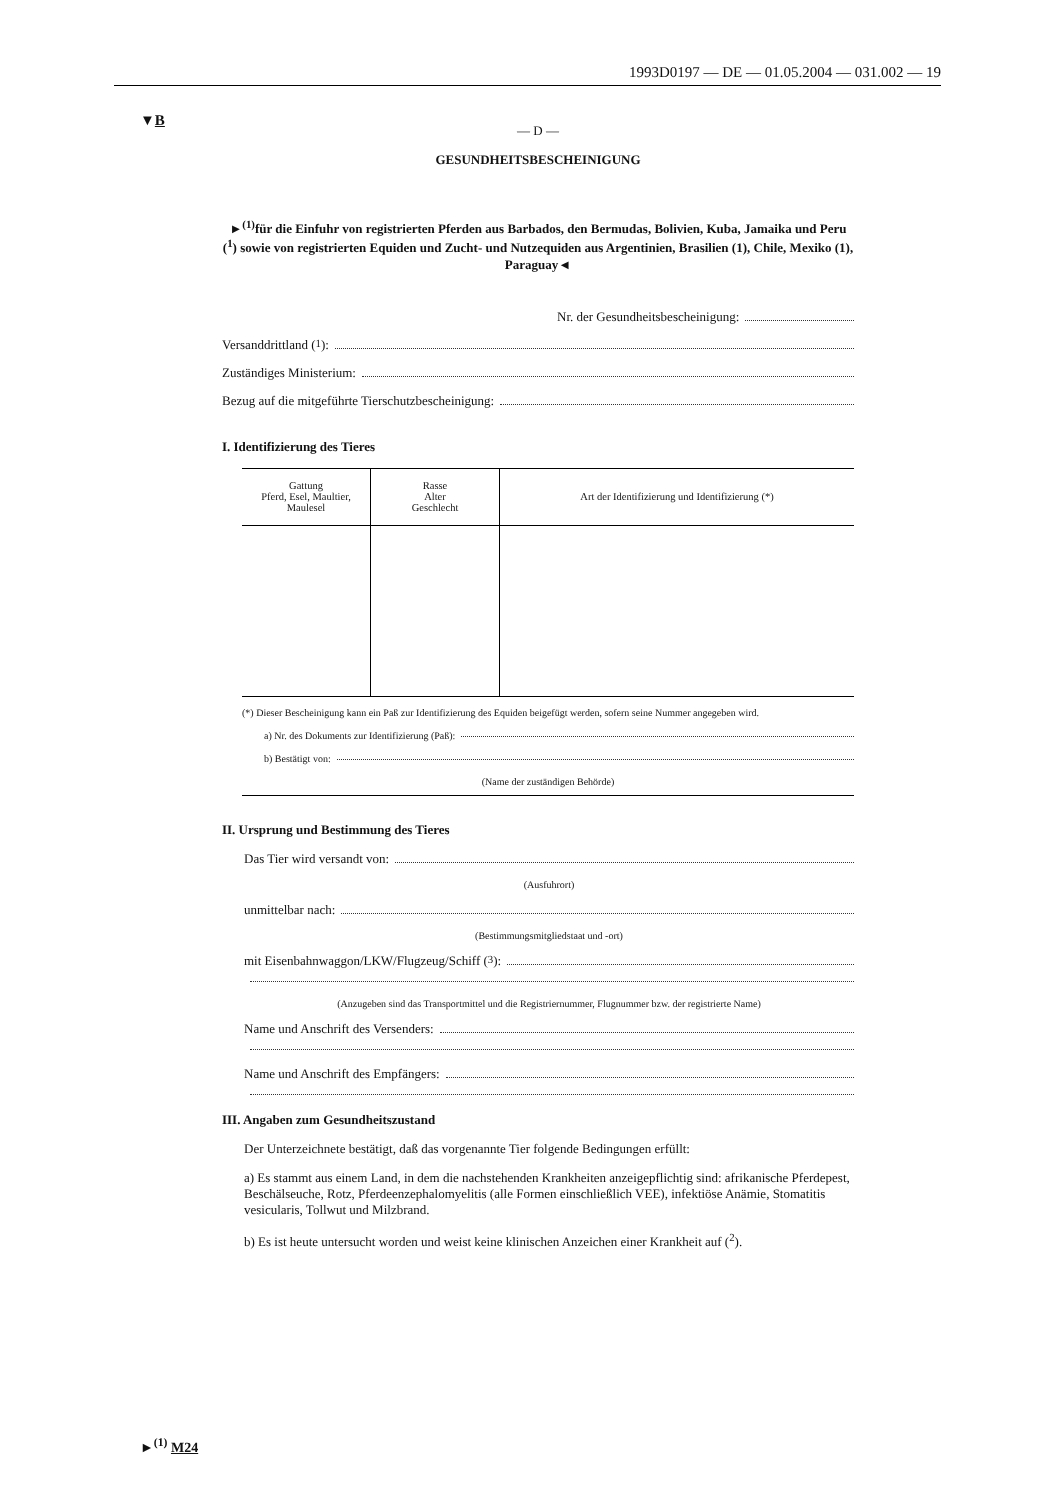1993D0197 — DE — 01.05.2004 — 031.002 — 19
▼B
— D —
GESUNDHEITSBESCHEINIGUNG
►<sup>(1)</sup>für die Einfuhr von registrierten Pferden aus Barbados, den Bermudas, Bolivien, Kuba, Jamaika und Peru (<sup>1</sup>) sowie von registrierten Equiden und Zucht- und Nutzequiden aus Argentinien, Brasilien (1), Chile, Mexiko (1), Paraguay◄
Nr. der Gesundheitsbescheinigung:
Versanddrittland (<sup>1</sup>):
Zuständiges Ministerium:
Bezug auf die mitgeführte Tierschutzbescheinigung:
I. Identifizierung des Tieres
| Gattung Pferd, Esel, Maultier, Maulesel | Rasse Alter Geschlecht | Art der Identifizierung und Identifizierung (*) |
| --- | --- | --- |
(*) Dieser Bescheinigung kann ein Paß zur Identifizierung des Equiden beigefügt werden, sofern seine Nummer angegeben wird.
a) Nr. des Dokuments zur Identifizierung (Paß):
b) Bestätigt von:
(Name der zuständigen Behörde)
II. Ursprung und Bestimmung des Tieres
Das Tier wird versandt von:
(Ausfuhrort)
unmittelbar nach:
(Bestimmungsmitgliedstaat und -ort)
mit Eisenbahnwaggon/LKW/Flugzeug/Schiff (<sup>3</sup>):
(Anzugeben sind das Transportmittel und die Registriernummer, Flugnummer bzw. der registrierte Name)
Name und Anschrift des Versenders:
Name und Anschrift des Empfängers:
III. Angaben zum Gesundheitszustand
Der Unterzeichnete bestätigt, daß das vorgenannte Tier folgende Bedingungen erfüllt:
a) Es stammt aus einem Land, in dem die nachstehenden Krankheiten anzeigepflichtig sind: afrikanische Pferdepest, Beschälseuche, Rotz, Pferdeenzephalomyelitis (alle Formen einschließlich VEE), infektiöse Anämie, Stomatitis vesicularis, Tollwut und Milzbrand.
b) Es ist heute untersucht worden und weist keine klinischen Anzeichen einer Krankheit auf (<sup>2</sup>).
►<sup>(1)</sup> M24